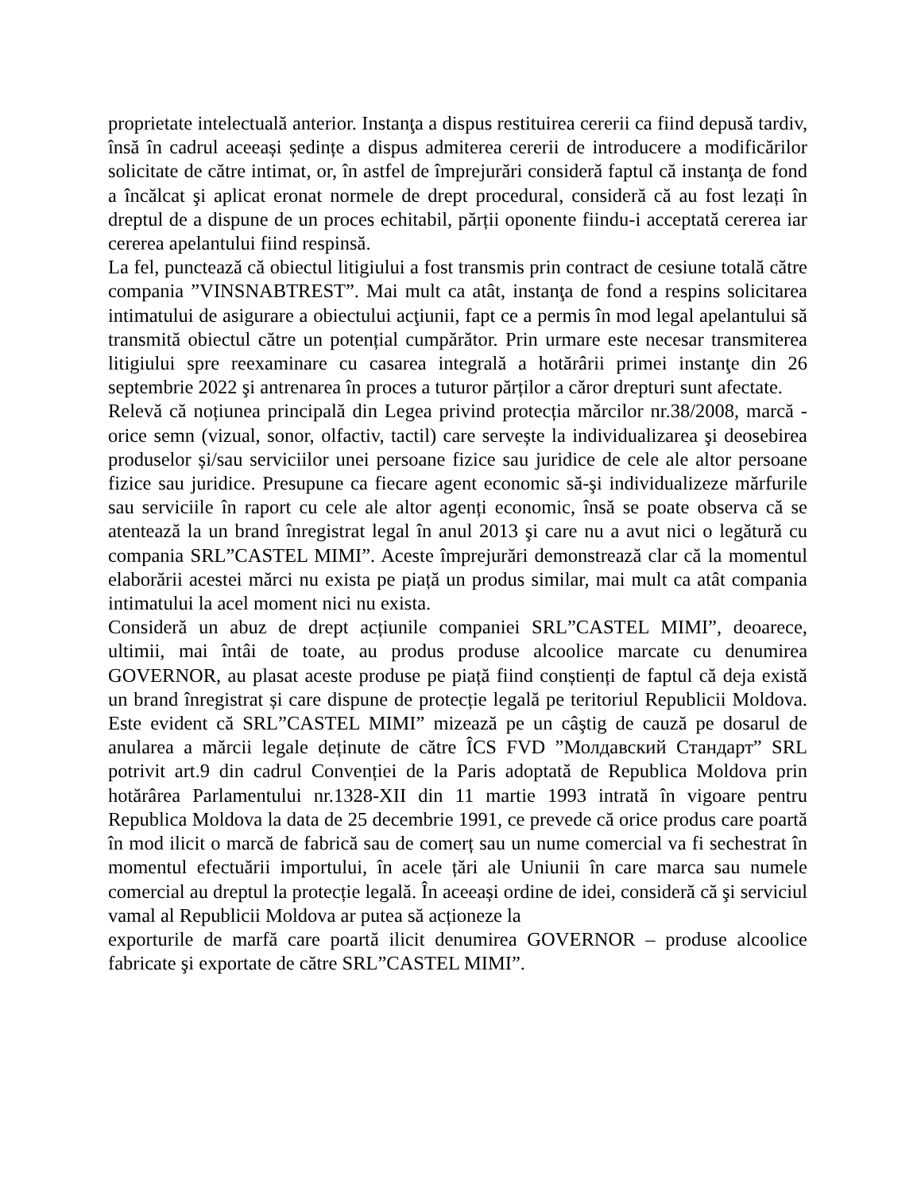proprietate intelectuală anterior. Instanţa a dispus restituirea cererii ca fiind depusă tardiv, însă în cadrul aceeași ședințe a dispus admiterea cererii de introducere a modificărilor solicitate de către intimat, or, în astfel de împrejurări consideră faptul că instanţa de fond a încălcat şi aplicat eronat normele de drept procedural, consideră că au fost lezați în dreptul de a dispune de un proces echitabil, părții oponente fiindu-i acceptată cererea iar cererea apelantului fiind respinsă.
La fel, punctează că obiectul litigiului a fost transmis prin contract de cesiune totală către compania ”VINSNABTREST”. Mai mult ca atât, instanţa de fond a respins solicitarea intimatului de asigurare a obiectului acţiunii, fapt ce a permis în mod legal apelantului să transmită obiectul către un potențial cumpărător. Prin urmare este necesar transmiterea litigiului spre reexaminare cu casarea integrală a hotărârii primei instanţe din 26 septembrie 2022 şi antrenarea în proces a tuturor părților a căror drepturi sunt afectate.
Relevă că noțiunea principală din Legea privind protecția mărcilor nr.38/2008, marcă - orice semn (vizual, sonor, olfactiv, tactil) care servește la individualizarea şi deosebirea produselor și/sau serviciilor unei persoane fizice sau juridice de cele ale altor persoane fizice sau juridice. Presupune ca fiecare agent economic să-şi individualizeze mărfurile sau serviciile în raport cu cele ale altor agenți economic, însă se poate observa că se atentează la un brand înregistrat legal în anul 2013 şi care nu a avut nici o legătură cu compania SRL”CASTEL MIMI”. Aceste împrejurări demonstrează clar că la momentul elaborării acestei mărci nu exista pe piață un produs similar, mai mult ca atât compania intimatului la acel moment nici nu exista.
Consideră un abuz de drept acțiunile companiei SRL”CASTEL MIMI”, deoarece, ultimii, mai întâi de toate, au produs produse alcoolice marcate cu denumirea GOVERNOR, au plasat aceste produse pe piață fiind conștienți de faptul că deja există un brand înregistrat și care dispune de protecție legală pe teritoriul Republicii Moldova. Este evident că SRL”CASTEL MIMI” mizează pe un câştig de cauză pe dosarul de anularea a mărcii legale deținute de către ÎCS FVD ”Молдавский Стандарт” SRL potrivit art.9 din cadrul Convenției de la Paris adoptată de Republica Moldova prin hotărârea Parlamentului nr.1328-XII din 11 martie 1993 intrată în vigoare pentru Republica Moldova la data de 25 decembrie 1991, ce prevede că orice produs care poartă în mod ilicit o marcă de fabrică sau de comerț sau un nume comercial va fi sechestrat în momentul efectuării importului, în acele țări ale Uniunii în care marca sau numele comercial au dreptul la protecție legală. În aceeași ordine de idei, consideră că şi serviciul vamal al Republicii Moldova ar putea să acționeze la
exporturile de marfă care poartă ilicit denumirea GOVERNOR – produse alcoolice fabricate şi exportate de către SRL”CASTEL MIMI”.